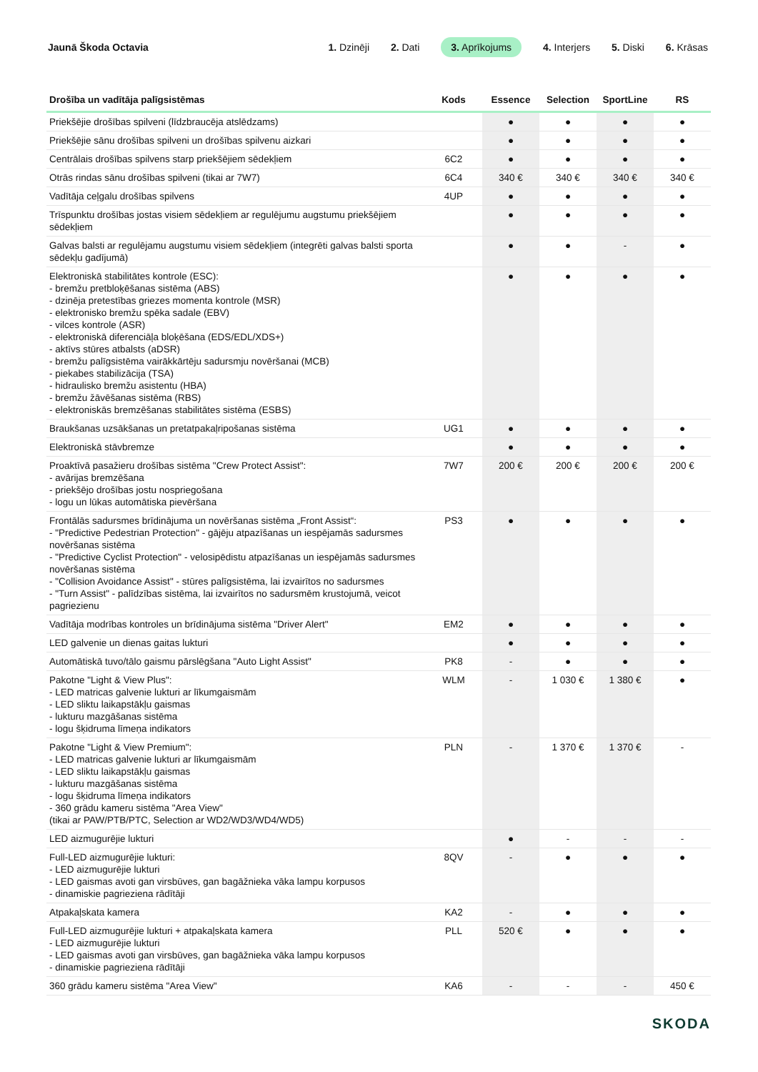Jaunā Škoda Octavia
1. Dzinēji 2. Dati 3. Aprīkojums 4. Interjers 5. Diski 6. Krāsas
| Drošība un vadītāja palīgsistēmas | Kods | Essence | Selection | SportLine | RS |
| --- | --- | --- | --- | --- | --- |
| Priekšējie drošības spilveni (līdzbraucēja atslēdzams) | | ● | ● | ● | ● |
| Priekšējie sānu drošības spilveni un drošības spilvenu aizkari | | ● | ● | ● | ● |
| Centrālais drošības spilvens starp priekšējiem sēdekļiem | 6C2 | ● | ● | ● | ● |
| Otrās rindas sānu drošības spilveni (tikai ar 7W7) | 6C4 | 340 € | 340 € | 340 € | 340 € |
| Vadītāja ceļgalu drošības spilvens | 4UP | ● | ● | ● | ● |
| Trīspunktu drošības jostas visiem sēdekļiem ar regulējumu augstumu priekšējiem sēdekļiem | | ● | ● | ● | ● |
| Galvas balsti ar regulējamu augstumu visiem sēdekļiem (integrēti galvas balsti sporta sēdekļu gadījumā) | | ● | ● | - | ● |
| Elektroniskā stabilitātes kontrole (ESC): - bremžu pretbloķēšanas sistēma (ABS) - dzinēja pretestības griezes momenta kontrole (MSR) - elektronisko bremžu spēka sadale (EBV) - vilces kontrole (ASR) - elektroniskā diferenciāļa bloķēšana (EDS/EDL/XDS+) - aktīvs stūres atbalsts (aDSR) - bremžu palīgsistēma vairākkārtēju sadursmju novēršanai (MCB) - piekabes stabilizācija (TSA) - hidraulisko bremžu asistentu (HBA) - bremžu žāvēšanas sistēma (RBS) - elektroniskās bremzēšanas stabilitātes sistēma (ESBS) | | ● | ● | ● | ● |
| Braukšanas uzsākšanas un pretatpakaļripošanas sistēma | UG1 | ● | ● | ● | ● |
| Elektroniskā stāvbremze | | ● | ● | ● | ● |
| Proaktīvā pasažieru drošības sistēma "Crew Protect Assist": - avārijas bremzēšana - priekšējo drošības jostu nospriegošana - logu un lūkas automātiska pievēršana | 7W7 | 200 € | 200 € | 200 € | 200 € |
| Frontālās sadursmes brīdinājuma un novēršanas sistēma „Front Assist“: - "Predictive Pedestrian Protection" - gājēju atpazīšanas un iespējamās sadursmes novēršanas sistēma - "Predictive Cyclist Protection" - velosipēdistu atpazīšanas un iespējamās sadursmes novēršanas sistēma - "Collision Avoidance Assist" - stūres palīgsistēma, lai izvairītos no sadursmes - "Turn Assist" - palīdzības sistēma, lai izvairītos no sadursmēm krustojumā, veicot pagriezienu | PS3 | ● | ● | ● | ● |
| Vadītāja modrības kontroles un brīdinājuma sistēma "Driver Alert" | EM2 | ● | ● | ● | ● |
| LED galvenie un dienas gaitas lukturi | | ● | ● | ● | ● |
| Automātiskā tuvo/tālo gaismu pārslēgšana "Auto Light Assist" | PK8 | - | ● | ● | ● |
| Pakotne "Light & View Plus": - LED matricas galvenie lukturi ar līkumgaismām - LED sliktu laikapstākļu gaismas - lukturu mazgāšanas sistēma - logu šķidruma līmeņa indikators | WLM | - | 1 030 € | 1 380 € | ● |
| Pakotne "Light & View Premium": - LED matricas galvenie lukturi ar līkumgaismām - LED sliktu laikapstākļu gaismas - lukturu mazgāšanas sistēma - logu šķidruma līmeņa indikators - 360 grādu kameru sistēma "Area View" (tikai ar PAW/PTB/PTC, Selection ar WD2/WD3/WD4/WD5) | PLN | - | 1 370 € | 1 370 € | - |
| LED aizmugurējie lukturi | | ● | - | - | - |
| Full-LED aizmugurējie lukturi: - LED aizmugurējie lukturi - LED gaismas avoti gan virsbūves, gan bagāžnieka vāka lampu korpusos - dinamiskie pagrieziena rādītāji | 8QV | - | ● | ● | ● |
| Atpakaļskata kamera | KA2 | - | ● | ● | ● |
| Full-LED aizmugurējie lukturi + atpakaļskata kamera - LED aizmugurējie lukturi - LED gaismas avoti gan virsbūves, gan bagāžnieka vāka lampu korpusos - dinamiskie pagrieziena rādītāji | PLL | 520 € | ● | ● | ● |
| 360 grādu kameru sistēma "Area View" | KA6 | - | - | - | 450 € |
SKODA